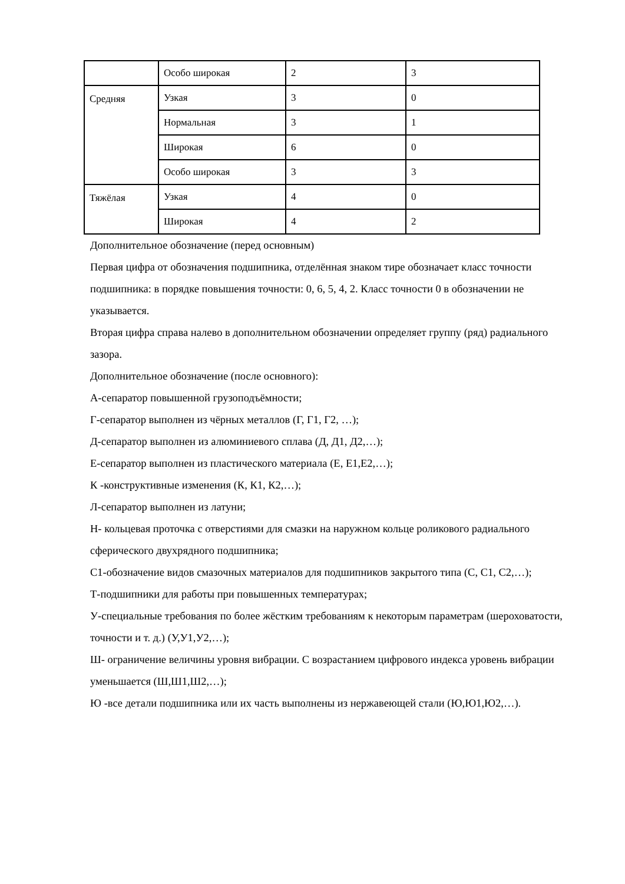| | Особо широкая | 2 | 3 |
| Средняя | Узкая | 3 | 0 |
| | Нормальная | 3 | 1 |
| | Широкая | 6 | 0 |
| | Особо широкая | 3 | 3 |
| Тяжёлая | Узкая | 4 | 0 |
| | Широкая | 4 | 2 |
Дополнительное обозначение (перед основным)
Первая цифра от обозначения подшипника, отделённая знаком тире обозначает класс точности подшипника: в порядке повышения точности: 0, 6, 5, 4, 2. Класс точности 0 в обозначении не указывается.
Вторая цифра справа налево в дополнительном обозначении определяет группу (ряд) радиального зазора.
Дополнительное обозначение (после основного):
А-сепаратор повышенной грузоподъёмности;
Г-сепаратор выполнен из чёрных металлов (Г, Г1, Г2, …);
Д-сепаратор выполнен из алюминиевого сплава (Д, Д1, Д2,…);
Е-сепаратор выполнен из пластического материала (Е, Е1,Е2,…);
К -конструктивные изменения (К, К1, К2,…);
Л-сепаратор выполнен из латуни;
Н- кольцевая проточка с отверстиями для смазки на наружном кольце роликового радиального сферического двухрядного подшипника;
С1-обозначение видов смазочных материалов для подшипников закрытого типа (С, С1, С2,…);
Т-подшипники для работы при повышенных температурах;
У-специальные требования по более жёстким требованиям к некоторым параметрам (шероховатости, точности и т. д.) (У,У1,У2,…);
Ш- ограничение величины уровня вибрации. С возрастанием цифрового индекса уровень вибрации уменьшается (Ш,Ш1,Ш2,…);
Ю -все детали подшипника или их часть выполнены из нержавеющей стали (Ю,Ю1,Ю2,…).